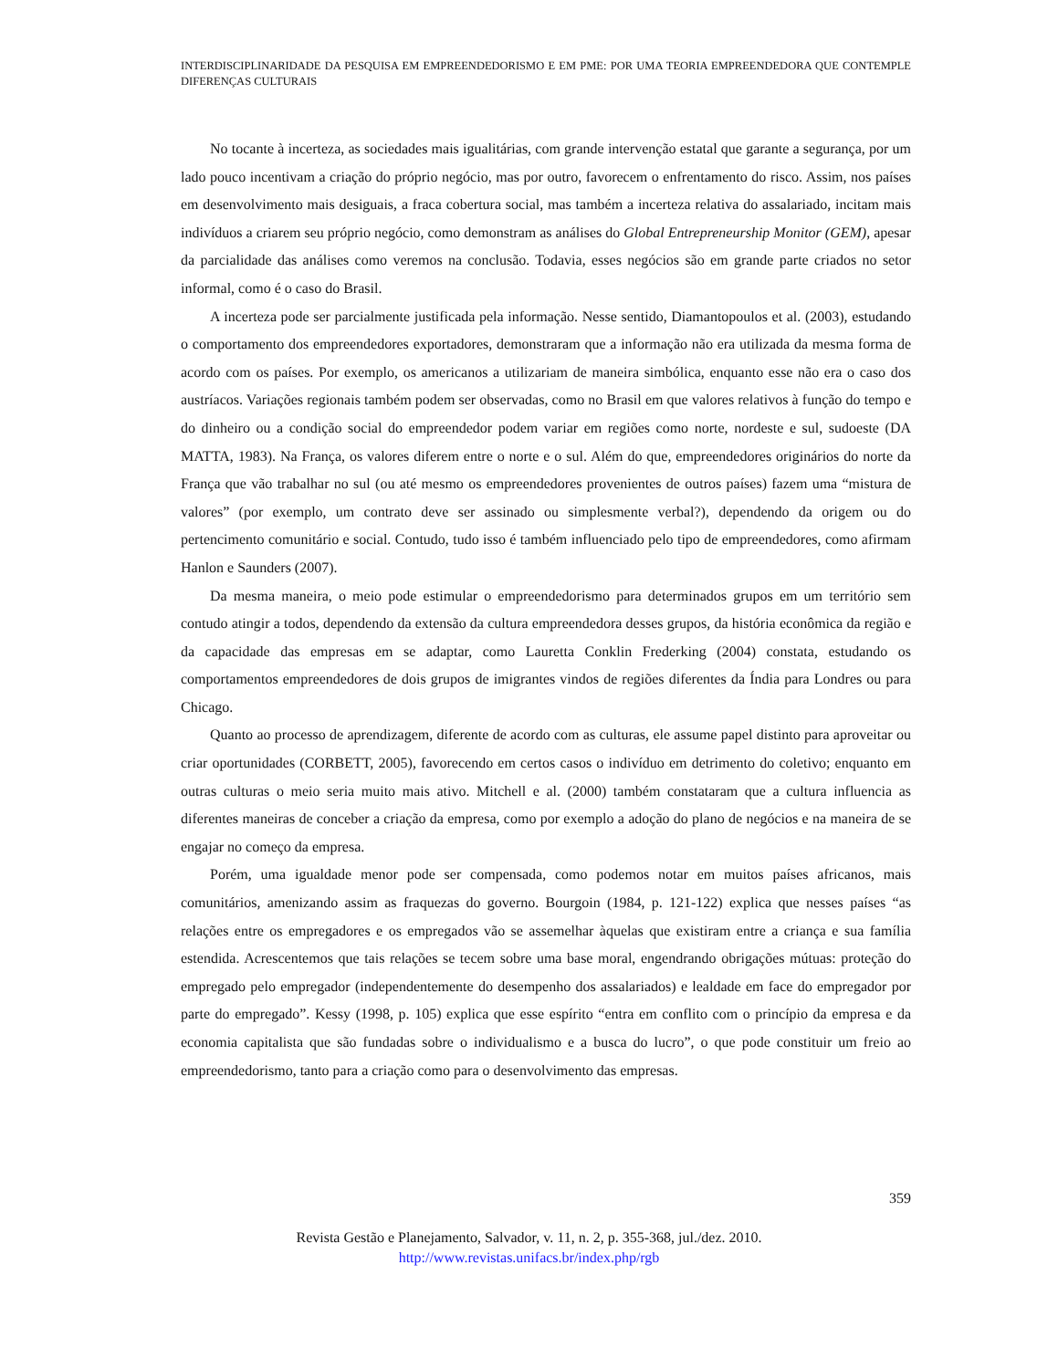INTERDISCIPLINARIDADE DA PESQUISA EM EMPREENDEDORISMO E EM PME: POR UMA TEORIA EMPREENDEDORA QUE CONTEMPLE DIFERENÇAS CULTURAIS
No tocante à incerteza, as sociedades mais igualitárias, com grande intervenção estatal que garante a segurança, por um lado pouco incentivam a criação do próprio negócio, mas por outro, favorecem o enfrentamento do risco. Assim, nos países em desenvolvimento mais desiguais, a fraca cobertura social, mas também a incerteza relativa do assalariado, incitam mais indivíduos a criarem seu próprio negócio, como demonstram as análises do Global Entrepreneurship Monitor (GEM), apesar da parcialidade das análises como veremos na conclusão. Todavia, esses negócios são em grande parte criados no setor informal, como é o caso do Brasil.
A incerteza pode ser parcialmente justificada pela informação. Nesse sentido, Diamantopoulos et al. (2003), estudando o comportamento dos empreendedores exportadores, demonstraram que a informação não era utilizada da mesma forma de acordo com os países. Por exemplo, os americanos a utilizariam de maneira simbólica, enquanto esse não era o caso dos austríacos. Variações regionais também podem ser observadas, como no Brasil em que valores relativos à função do tempo e do dinheiro ou a condição social do empreendedor podem variar em regiões como norte, nordeste e sul, sudoeste (DA MATTA, 1983). Na França, os valores diferem entre o norte e o sul. Além do que, empreendedores originários do norte da França que vão trabalhar no sul (ou até mesmo os empreendedores provenientes de outros países) fazem uma “mistura de valores” (por exemplo, um contrato deve ser assinado ou simplesmente verbal?), dependendo da origem ou do pertencimento comunitário e social. Contudo, tudo isso é também influenciado pelo tipo de empreendedores, como afirmam Hanlon e Saunders (2007).
Da mesma maneira, o meio pode estimular o empreendedorismo para determinados grupos em um território sem contudo atingir a todos, dependendo da extensão da cultura empreendedora desses grupos, da história econômica da região e da capacidade das empresas em se adaptar, como Lauretta Conklin Frederking (2004) constata, estudando os comportamentos empreendedores de dois grupos de imigrantes vindos de regiões diferentes da Índia para Londres ou para Chicago.
Quanto ao processo de aprendizagem, diferente de acordo com as culturas, ele assume papel distinto para aproveitar ou criar oportunidades (CORBETT, 2005), favorecendo em certos casos o indivíduo em detrimento do coletivo; enquanto em outras culturas o meio seria muito mais ativo. Mitchell e al. (2000) também constataram que a cultura influencia as diferentes maneiras de conceber a criação da empresa, como por exemplo a adoção do plano de negócios e na maneira de se engajar no começo da empresa.
Porém, uma igualdade menor pode ser compensada, como podemos notar em muitos países africanos, mais comunitários, amenizando assim as fraquezas do governo. Bourgoin (1984, p. 121-122) explica que nesses países “as relações entre os empregadores e os empregados vão se assemelhar àquelas que existiram entre a criança e sua família estendida. Acrescentemos que tais relações se tecem sobre uma base moral, engendrando obrigações mútuas: proteção do empregado pelo empregador (independentemente do desempenho dos assalariados) e lealdade em face do empregador por parte do empregado”. Kessy (1998, p. 105) explica que esse espírito “entra em conflito com o princípio da empresa e da economia capitalista que são fundadas sobre o individualismo e a busca do lucro”, o que pode constituir um freio ao empreendedorismo, tanto para a criação como para o desenvolvimento das empresas.
359
Revista Gestão e Planejamento, Salvador, v. 11, n. 2, p. 355-368, jul./dez. 2010.
http://www.revistas.unifacs.br/index.php/rgb